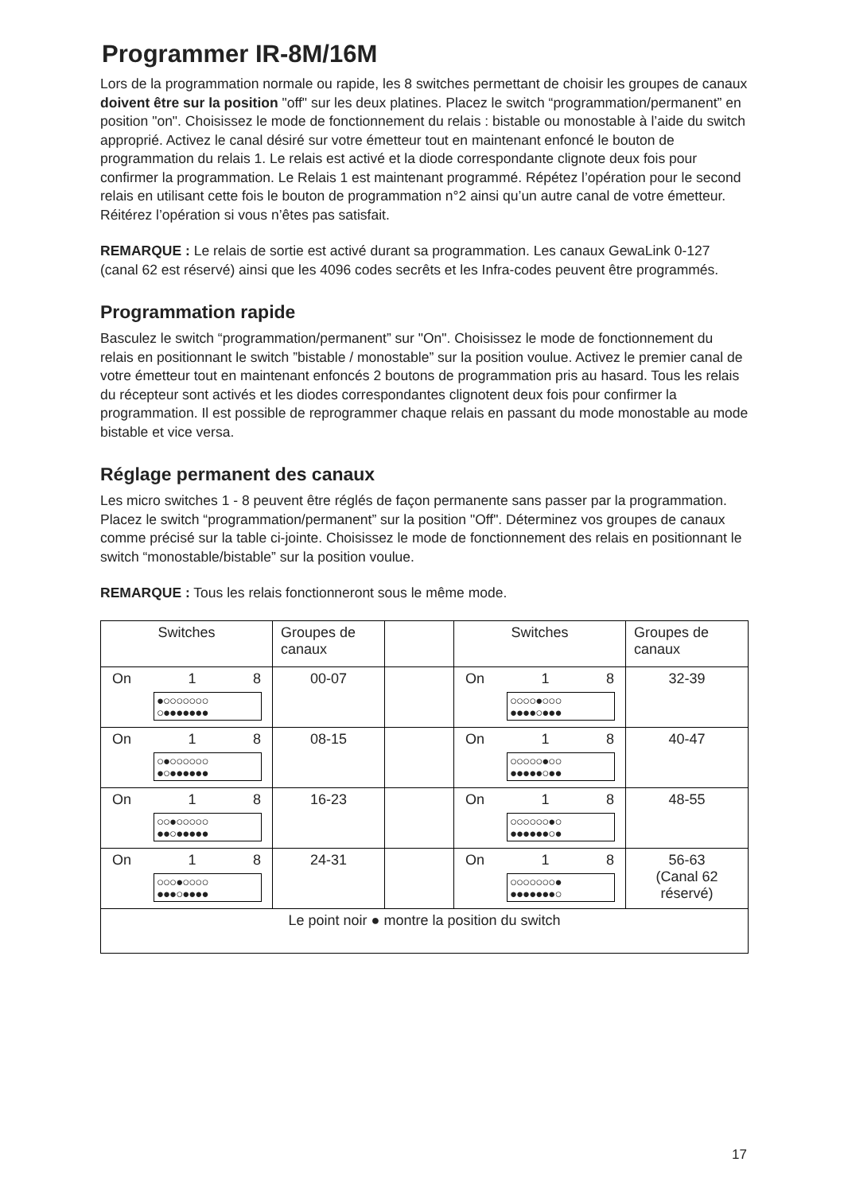Programmer IR-8M/16M
Lors de la programmation normale ou rapide, les 8 switches permettant de choisir les groupes de canaux doivent être sur la position "off" sur les deux platines. Placez le switch “programmation/permanent” en position "on". Choisissez le mode de fonctionnement du relais : bistable ou monostable à l’aide du switch approprié. Activez le canal désiré sur votre émetteur tout en maintenant enfoncé le bouton de programmation du relais 1. Le relais est activé et la diode correspondante clignote deux fois pour confirmer la programmation. Le Relais 1 est maintenant programmé. Répétez l’opération pour le second relais en utilisant cette fois le bouton de programmation n°2 ainsi qu’un autre canal de votre émetteur. Réitérez l’opération si vous n’êtes pas satisfait.
REMARQUE : Le relais de sortie est activé durant sa programmation. Les canaux GewaLink 0-127 (canal 62 est réservé) ainsi que les 4096 codes secrêts et les Infra-codes peuvent être programmés.
Programmation rapide
Basculez le switch “programmation/permanent” sur "On". Choisissez le mode de fonctionnement du relais en positionnant le switch ”bistable / monostable” sur la position voulue. Activez le premier canal de votre émetteur tout en maintenant enfoncés 2 boutons de programmation pris au hasard. Tous les relais du récepteur sont activés et les diodes correspondantes clignotent deux fois pour confirmer la programmation. Il est possible de reprogrammer chaque relais en passant du mode monostable au mode bistable et vice versa.
Réglage permanent des canaux
Les micro switches 1 - 8 peuvent être réglés de façon permanente sans passer par la programmation. Placez le switch “programmation/permanent” sur la position "Off". Déterminez vos groupes de canaux comme précisé sur la table ci-jointe. Choisissez le mode de fonctionnement des relais en positionnant le switch “monostable/bistable” sur la position voulue.
REMARQUE : Tous les relais fonctionneront sous le même mode.
| Switches | Groupes de canaux | | Switches | Groupes de canaux |
| On 1 8 ●○○○○○○○ ○●●●●●●● | 00-07 | | On 1 8 ○○○○●○○○ ●●●●○●●● | 32-39 |
| On 1 8 ○●○○○○○○ ●○●●●●●● | 08-15 | | On 1 8 ○○○○○●○○ ●●●●●○●● | 40-47 |
| On 1 8 ○○●○○○○○ ●●○●●●●● | 16-23 | | On 1 8 ○○○○○○●○ ●●●●●●○● | 48-55 |
| On 1 8 ○○○●○○○○ ●●●○●●●● | 24-31 | | On 1 8 ○○○○○○○● ●●●●●●●○ | 56-63 (Canal 62 réservé) |
| Le point noir ● montre la position du switch | | | | |
17